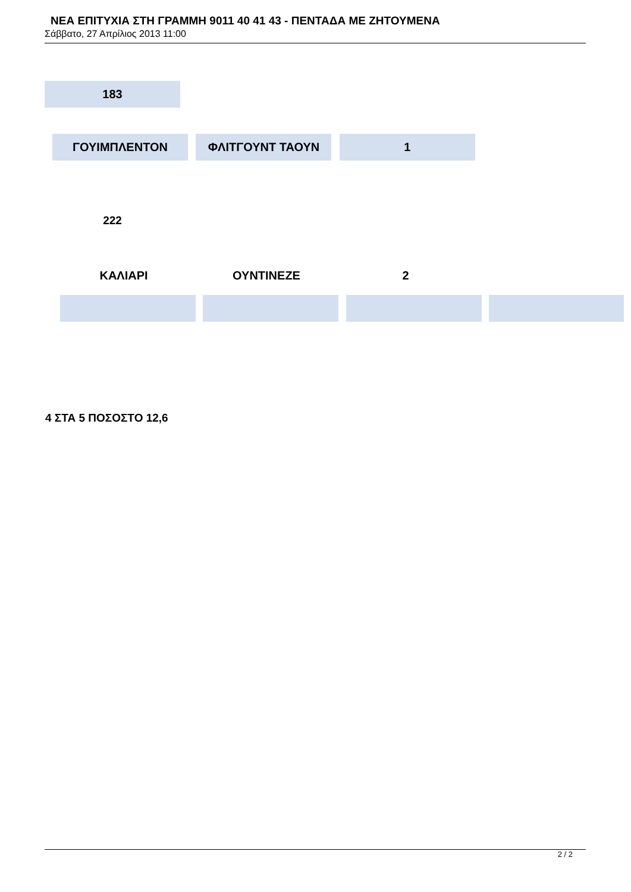ΝΕΑ ΕΠΙΤΥΧΙΑ ΣΤΗ ΓΡΑΜΜΗ 9011 40 41 43 - ΠΕΝΤΑΔΑ ΜΕ ΖΗΤΟΥΜΕΝΑ
Σάββατο, 27 Απρίλιος 2013 11:00
183
ΓΟΥΙΜΠΛΕΝΤΟΝ ΦΛΙΤΓΟΥΝΤ ΤΑΟΥΝ 1
222
ΚΑΛΙΑΡΙ ΟΥΝΤΙΝΕΖΕ 2
4 ΣΤΑ 5 ΠΟΣΟΣΤΟ 12,6
2 / 2